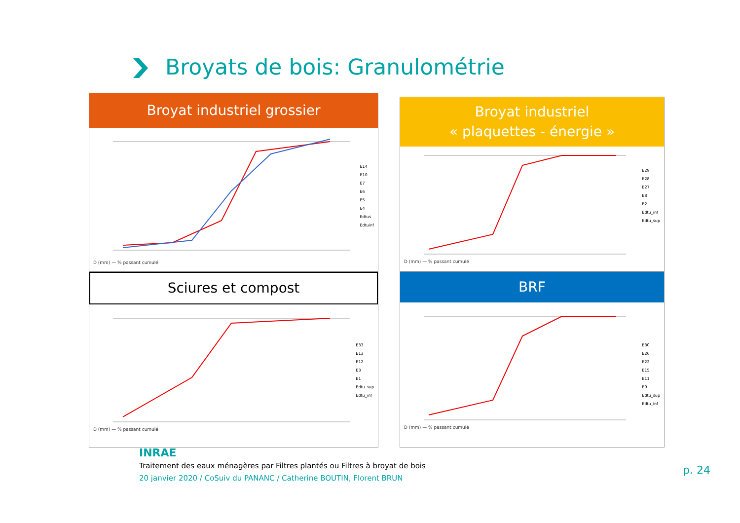Broyats de bois: Granulométrie
Broyat industriel grossier
D (mm) — % passant cumulé
E14
E10
E7
E6
E5
E4
Edtus
Edtuinf
Broyat industriel
« plaquettes - énergie »
D (mm) — % passant cumulé
E29
E28
E27
E8
E2
Edtu_inf
Edtu_sup
Sciures et compost
D (mm) — % passant cumulé
E33
E13
E12
E3
E1
Edtu_sup
Edtu_inf
BRF
D (mm) — % passant cumulé
E30
E26
E22
E15
E11
E9
Edtu_sup
Edtu_inf
INRAE
Traitement des eaux ménagères par Filtres plantés ou Filtres à broyat de bois
20 janvier 2020 / CoSuiv du PANANC / Catherine BOUTIN, Florent BRUN
p. 24